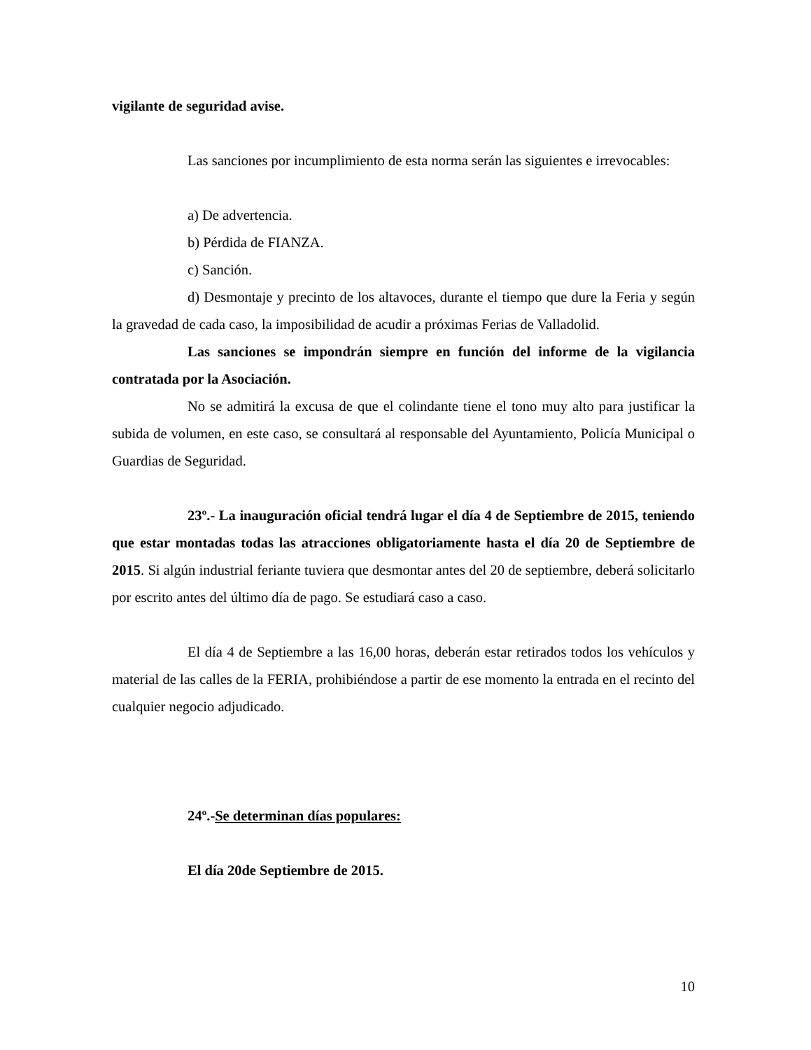vigilante de seguridad avise.
Las sanciones por incumplimiento de esta norma serán las siguientes e irrevocables:
a) De advertencia.
b) Pérdida de FIANZA.
c) Sanción.
d) Desmontaje y precinto de los altavoces, durante el tiempo que dure la Feria y según la gravedad de cada caso, la imposibilidad de acudir a próximas Ferias de Valladolid.
Las sanciones se impondrán siempre en función del informe de la vigilancia contratada por la Asociación.
No se admitirá la excusa de que el colindante tiene el tono muy alto para justificar la subida de volumen, en este caso, se consultará al responsable del Ayuntamiento, Policía Municipal o Guardias de Seguridad.
23º.- La inauguración oficial tendrá lugar el día 4 de Septiembre de 2015, teniendo que estar montadas todas las atracciones obligatoriamente hasta el día 20 de Septiembre de 2015. Si algún industrial feriante tuviera que desmontar antes del 20 de septiembre, deberá solicitarlo por escrito antes del último día de pago. Se estudiará caso a caso.
El día 4 de Septiembre a las 16,00 horas, deberán estar retirados todos los vehículos y material de las calles de la FERIA, prohibiéndose a partir de ese momento la entrada en el recinto del cualquier negocio adjudicado.
24º.-Se determinan días populares:
El día 20de Septiembre de 2015.
10